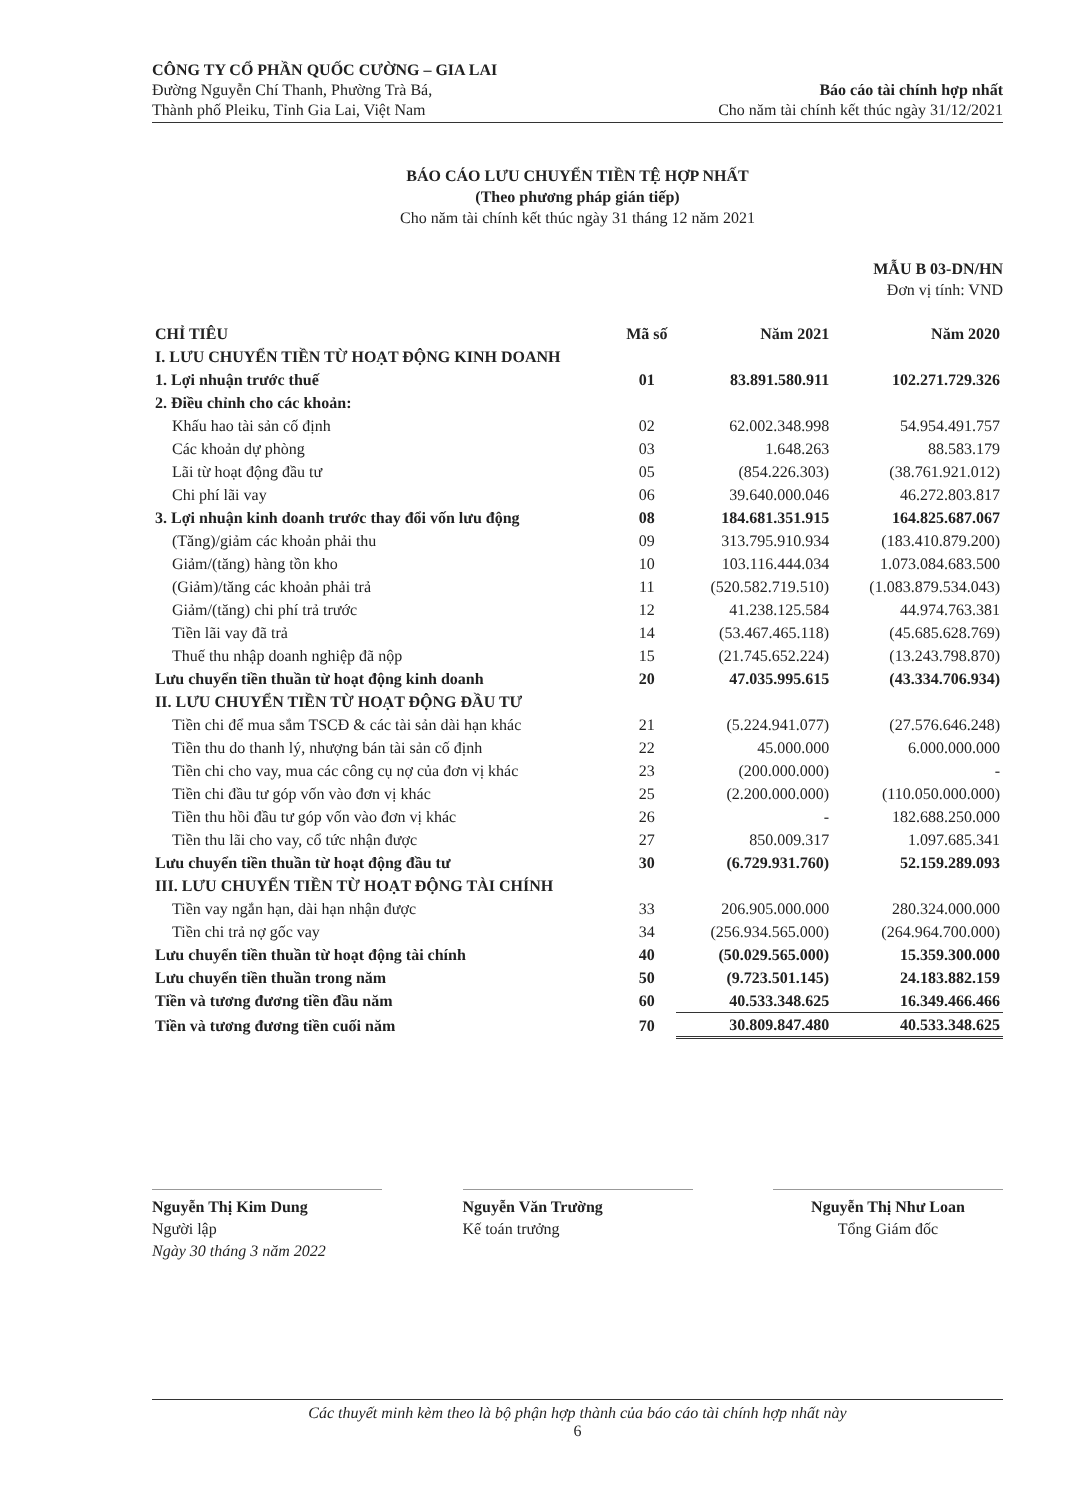CÔNG TY CỔ PHẦN QUỐC CƯỜNG – GIA LAI
Đường Nguyễn Chí Thanh, Phường Trà Bá,
Thành phố Pleiku, Tỉnh Gia Lai, Việt Nam
Báo cáo tài chính hợp nhất
Cho năm tài chính kết thúc ngày 31/12/2021
BÁO CÁO LƯU CHUYỂN TIỀN TỆ HỢP NHẤT
(Theo phương pháp gián tiếp)
Cho năm tài chính kết thúc ngày 31 tháng 12 năm 2021
MẪU B 03-DN/HN
Đơn vị tính: VND
| CHỈ TIÊU | Mã số | Năm 2021 | Năm 2020 |
| --- | --- | --- | --- |
| I. LƯU CHUYỂN TIỀN TỪ HOẠT ĐỘNG KINH DOANH | | | |
| 1. Lợi nhuận trước thuế | 01 | 83.891.580.911 | 102.271.729.326 |
| 2. Điều chỉnh cho các khoản: | | | |
| Khấu hao tài sản cố định | 02 | 62.002.348.998 | 54.954.491.757 |
| Các khoản dự phòng | 03 | 1.648.263 | 88.583.179 |
| Lãi từ hoạt động đầu tư | 05 | (854.226.303) | (38.761.921.012) |
| Chi phí lãi vay | 06 | 39.640.000.046 | 46.272.803.817 |
| 3. Lợi nhuận kinh doanh trước thay đổi vốn lưu động | 08 | 184.681.351.915 | 164.825.687.067 |
| (Tăng)/giảm các khoản phải thu | 09 | 313.795.910.934 | (183.410.879.200) |
| Giảm/(tăng) hàng tồn kho | 10 | 103.116.444.034 | 1.073.084.683.500 |
| (Giảm)/tăng các khoản phải trả | 11 | (520.582.719.510) | (1.083.879.534.043) |
| Giảm/(tăng) chi phí trả trước | 12 | 41.238.125.584 | 44.974.763.381 |
| Tiền lãi vay đã trả | 14 | (53.467.465.118) | (45.685.628.769) |
| Thuế thu nhập doanh nghiệp đã nộp | 15 | (21.745.652.224) | (13.243.798.870) |
| Lưu chuyển tiền thuần từ hoạt động kinh doanh | 20 | 47.035.995.615 | (43.334.706.934) |
| II. LƯU CHUYỂN TIỀN TỪ HOẠT ĐỘNG ĐẦU TƯ | | | |
| Tiền chi để mua sắm TSCĐ & các tài sản dài hạn khác | 21 | (5.224.941.077) | (27.576.646.248) |
| Tiền thu do thanh lý, nhượng bán tài sản cố định | 22 | 45.000.000 | 6.000.000.000 |
| Tiền chi cho vay, mua các công cụ nợ của đơn vị khác | 23 | (200.000.000) | - |
| Tiền chi đầu tư góp vốn vào đơn vị khác | 25 | (2.200.000.000) | (110.050.000.000) |
| Tiền thu hồi đầu tư góp vốn vào đơn vị khác | 26 | - | 182.688.250.000 |
| Tiền thu lãi cho vay, cổ tức nhận được | 27 | 850.009.317 | 1.097.685.341 |
| Lưu chuyển tiền thuần từ hoạt động đầu tư | 30 | (6.729.931.760) | 52.159.289.093 |
| III. LƯU CHUYỂN TIỀN TỪ HOẠT ĐỘNG TÀI CHÍNH | | | |
| Tiền vay ngắn hạn, dài hạn nhận được | 33 | 206.905.000.000 | 280.324.000.000 |
| Tiền chi trả nợ gốc vay | 34 | (256.934.565.000) | (264.964.700.000) |
| Lưu chuyển tiền thuần từ hoạt động tài chính | 40 | (50.029.565.000) | 15.359.300.000 |
| Lưu chuyển tiền thuần trong năm | 50 | (9.723.501.145) | 24.183.882.159 |
| Tiền và tương đương tiền đầu năm | 60 | 40.533.348.625 | 16.349.466.466 |
| Tiền và tương đương tiền cuối năm | 70 | 30.809.847.480 | 40.533.348.625 |
Nguyễn Thị Kim Dung
Người lập
Ngày 30 tháng 3 năm 2022
Nguyễn Văn Trường
Kế toán trưởng
Nguyễn Thị Như Loan
Tổng Giám đốc
Các thuyết minh kèm theo là bộ phận hợp thành của báo cáo tài chính hợp nhất này
6